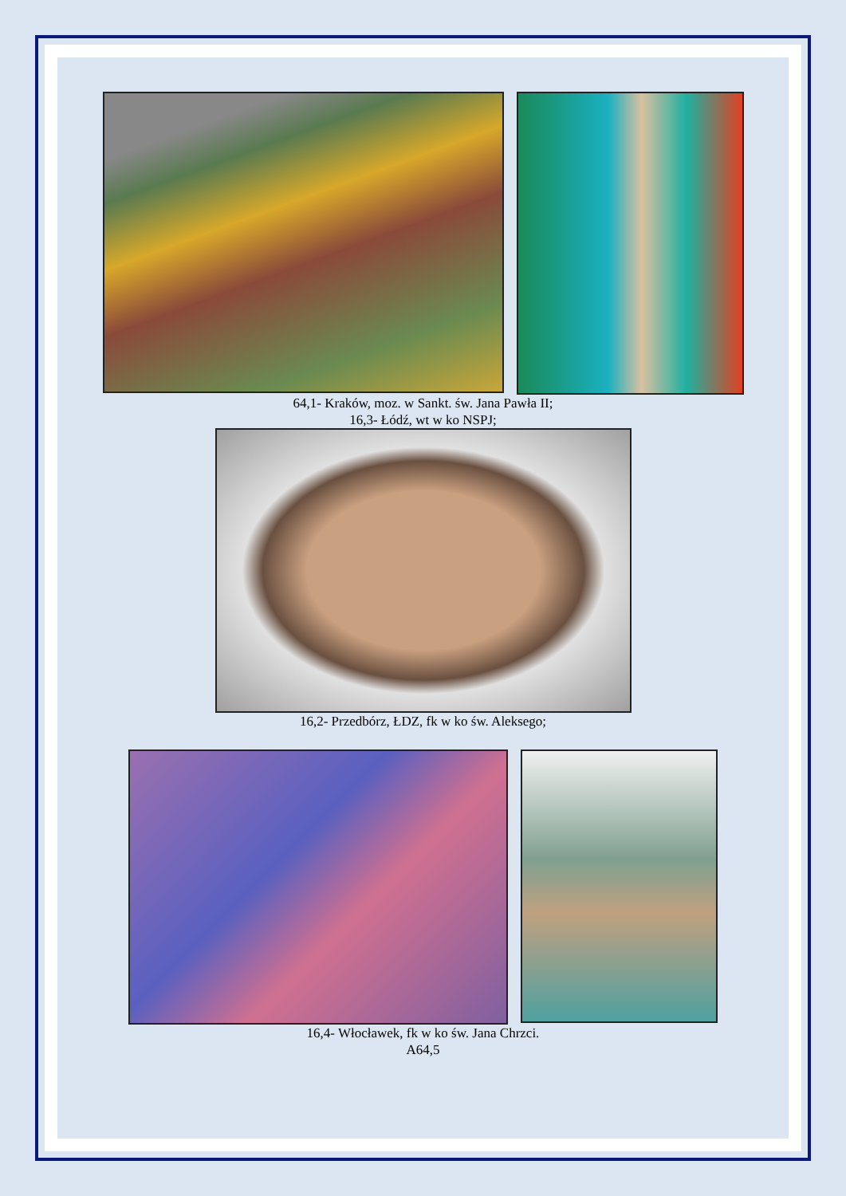64,1- Kraków, moz. w Sankt. św. Jana Pawła II;
16,3- Łódź, wt w ko NSPJ;
16,2- Przedbórz, ŁDZ, fk w ko św. Aleksego;
16,4- Włocławek, fk w ko św. Jana Chrzci.
A64,5